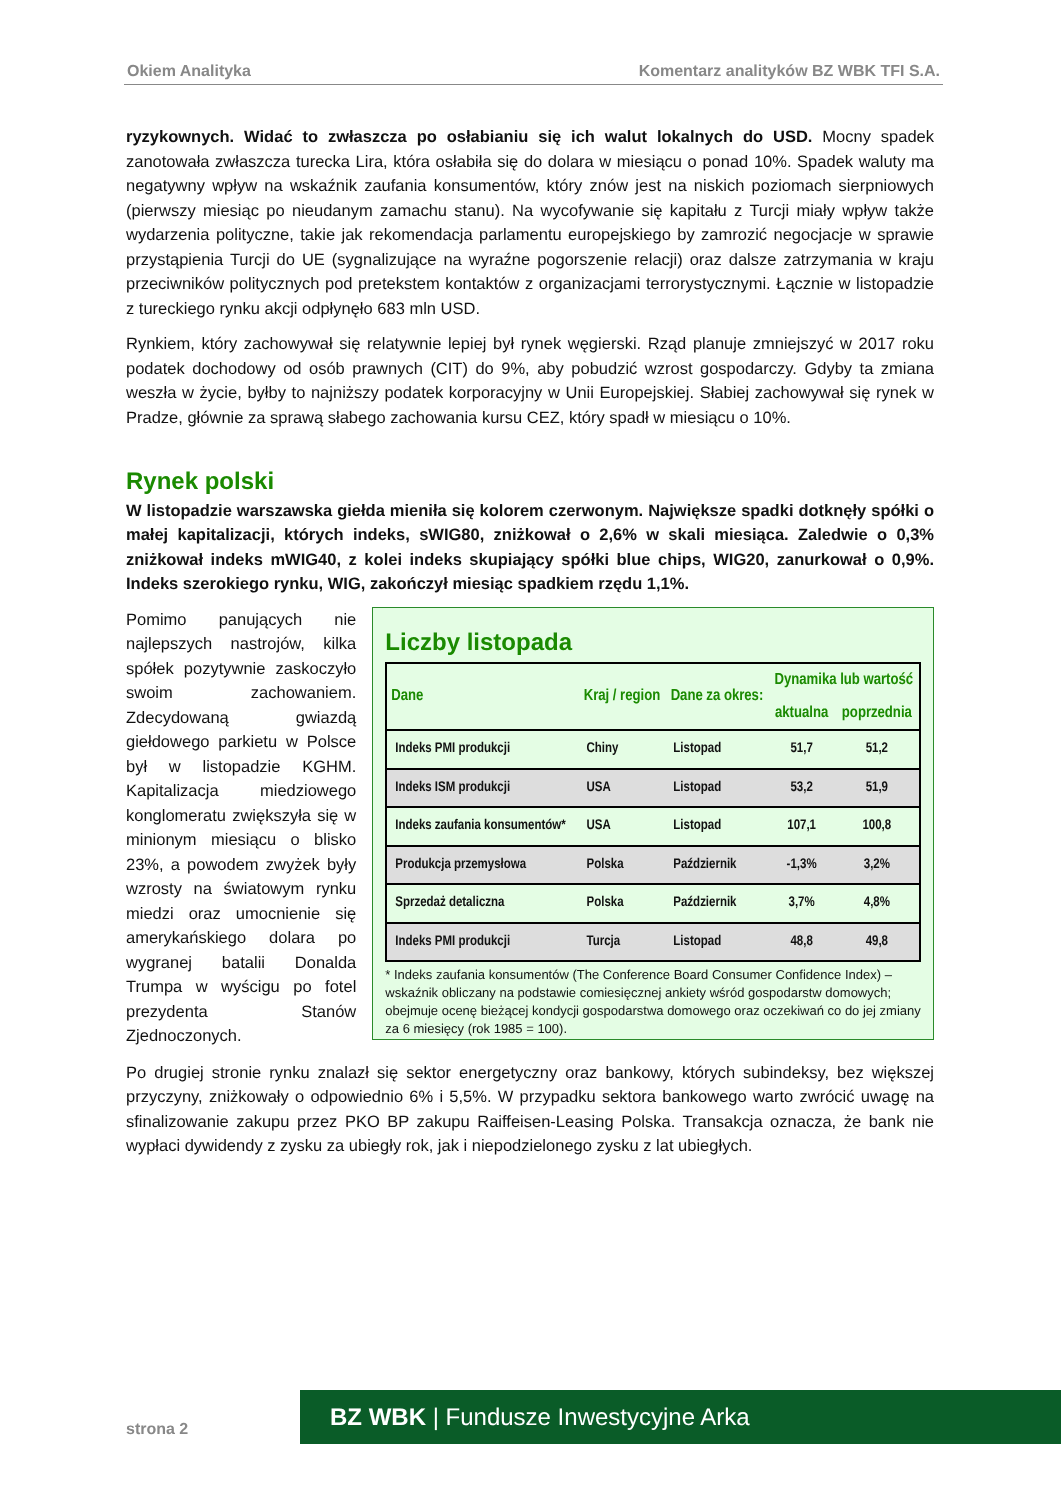Okiem Analityka Komentarz analityków BZ WBK TFI S.A.
ryzykownych. Widać to zwłaszcza po osłabianiu się ich walut lokalnych do USD. Mocny spadek zanotowała zwłaszcza turecka Lira, która osłabiła się do dolara w miesiącu o ponad 10%. Spadek waluty ma negatywny wpływ na wskaźnik zaufania konsumentów, który znów jest na niskich poziomach sierpniowych (pierwszy miesiąc po nieudanym zamachu stanu). Na wycofywanie się kapitału z Turcji miały wpływ także wydarzenia polityczne, takie jak rekomendacja parlamentu europejskiego by zamrozić negocjacje w sprawie przystąpienia Turcji do UE (sygnalizujące na wyraźne pogorszenie relacji) oraz dalsze zatrzymania w kraju przeciwników politycznych pod pretekstem kontaktów z organizacjami terrorystycznymi. Łącznie w listopadzie z tureckiego rynku akcji odpłynęło 683 mln USD.
Rynkiem, który zachowywał się relatywnie lepiej był rynek węgierski. Rząd planuje zmniejszyć w 2017 roku podatek dochodowy od osób prawnych (CIT) do 9%, aby pobudzić wzrost gospodarczy. Gdyby ta zmiana weszła w życie, byłby to najniższy podatek korporacyjny w Unii Europejskiej. Słabiej zachowywał się rynek w Pradze, głównie za sprawą słabego zachowania kursu CEZ, który spadł w miesiącu o 10%.
Rynek polski
W listopadzie warszawska giełda mieniła się kolorem czerwonym. Największe spadki dotknęły spółki o małej kapitalizacji, których indeks, sWIG80, zniżkował o 2,6% w skali miesiąca. Zaledwie o 0,3% zniżkował indeks mWIG40, z kolei indeks skupiający spółki blue chips, WIG20, zanurkował o 0,9%. Indeks szerokiego rynku, WIG, zakończył miesiąc spadkiem rzędu 1,1%.
Pomimo panujących nie najlepszych nastrojów, kilka spółek pozytywnie zaskoczyło swoim zachowaniem. Zdecydowaną gwiazdą giełdowego parkietu w Polsce był w listopadzie KGHM. Kapitalizacja miedziowego konglomeratu zwiększyła się w minionym miesiącu o blisko 23%, a powodem zwyżek były wzrosty na światowym rynku miedzi oraz umocnienie się amerykańskiego dolara po wygranej batalii Donalda Trumpa w wyścigu po fotel prezydenta Stanów Zjednoczonych.
Liczby listopada
| Dane | Kraj / region | Dane za okres: | Dynamika lub wartość | |
| --- | --- | --- | --- | --- |
| | | | aktualna | poprzednia |
| Indeks PMI produkcji | Chiny | Listopad | 51,7 | 51,2 |
| Indeks ISM produkcji | USA | Listopad | 53,2 | 51,9 |
| Indeks zaufania konsumentów* | USA | Listopad | 107,1 | 100,8 |
| Produkcja przemysłowa | Polska | Październik | -1,3% | 3,2% |
| Sprzedaż detaliczna | Polska | Październik | 3,7% | 4,8% |
| Indeks PMI produkcji | Turcja | Listopad | 48,8 | 49,8 |
* Indeks zaufania konsumentów (The Conference Board Consumer Confidence Index) – wskaźnik obliczany na podstawie comiesięcznej ankiety wśród gospodarstw domowych; obejmuje ocenę bieżącej kondycji gospodarstwa domowego oraz oczekiwań co do jej zmiany za 6 miesięcy (rok 1985 = 100).
Po drugiej stronie rynku znalazł się sektor energetyczny oraz bankowy, których subindeksy, bez większej przyczyny, zniżkowały o odpowiednio 6% i 5,5%. W przypadku sektora bankowego warto zwrócić uwagę na sfinalizowanie zakupu przez PKO BP zakupu Raiffeisen-Leasing Polska. Transakcja oznacza, że bank nie wypłaci dywidendy z zysku za ubiegły rok, jak i niepodzielonego zysku z lat ubiegłych.
strona 2
BZ WBK | Fundusze Inwestycyjne Arka